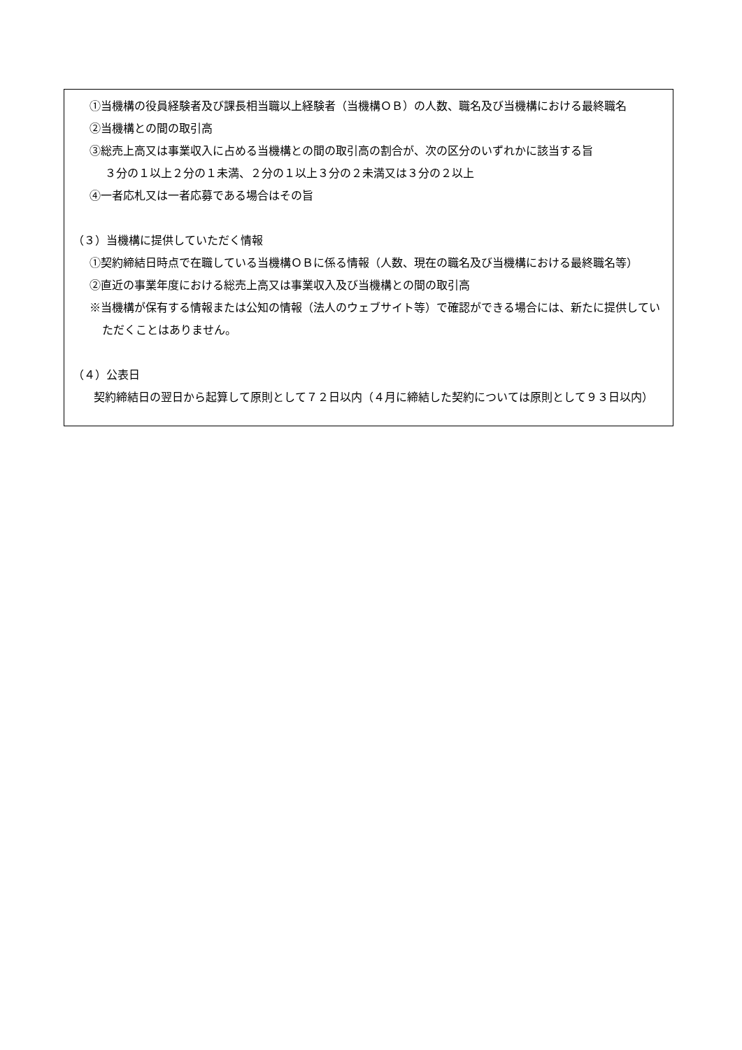①当機構の役員経験者及び課長相当職以上経験者（当機構ＯＢ）の人数、職名及び当機構における最終職名
②当機構との間の取引高
③総売上高又は事業収入に占める当機構との間の取引高の割合が、次の区分のいずれかに該当する旨
３分の１以上２分の１未満、２分の１以上３分の２未満又は３分の２以上
④一者応札又は一者応募である場合はその旨
（３）当機構に提供していただく情報
①契約締結日時点で在職している当機構ＯＢに係る情報（人数、現在の職名及び当機構における最終職名等）
②直近の事業年度における総売上高又は事業収入及び当機構との間の取引高
※当機構が保有する情報または公知の情報（法人のウェブサイト等）で確認ができる場合には、新たに提供していただくことはありません。
（４）公表日
契約締結日の翌日から起算して原則として７２日以内（４月に締結した契約については原則として９３日以内）